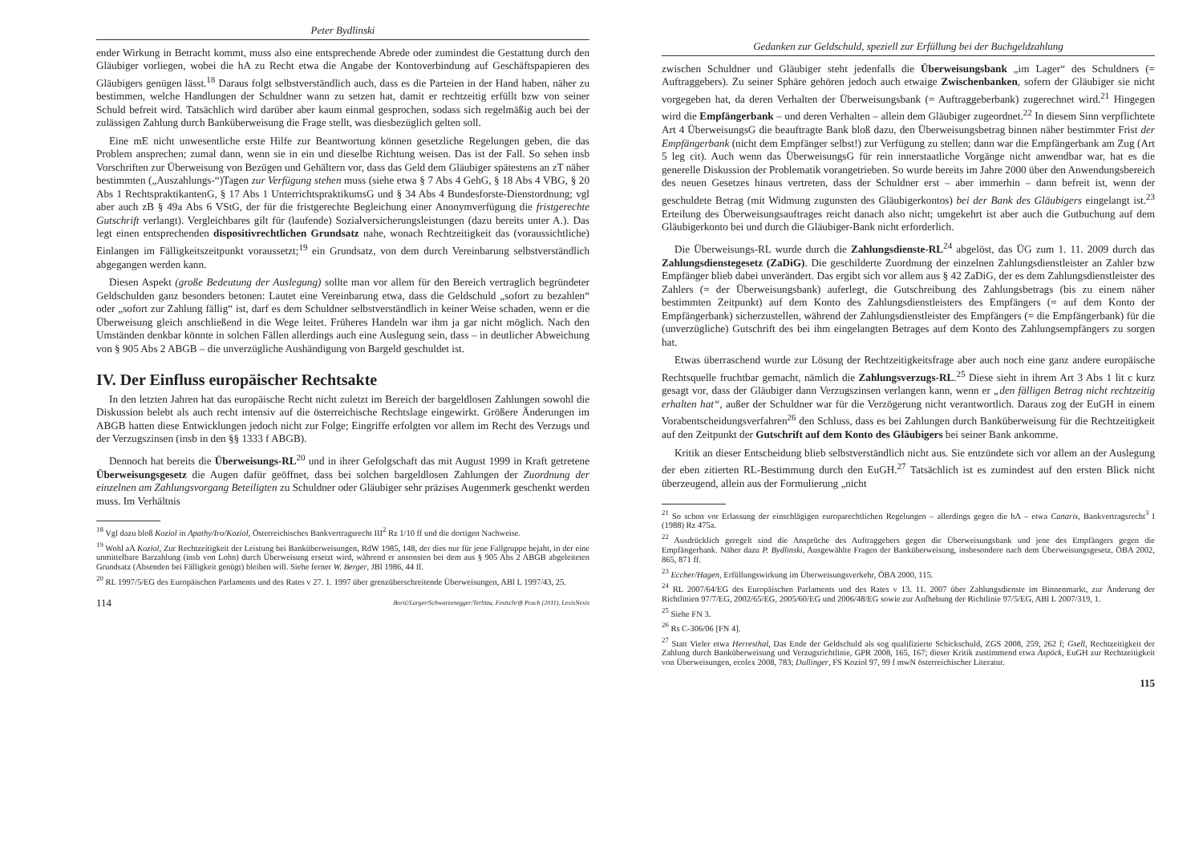Peter Bydlinski
ender Wirkung in Betracht kommt, muss also eine entsprechende Abrede oder zumindest die Gestattung durch den Gläubiger vorliegen, wobei die hA zu Recht etwa die Angabe der Kontoverbindung auf Geschäftspapieren des Gläubigers genügen lässt.<sup>18</sup> Daraus folgt selbstverständlich auch, dass es die Parteien in der Hand haben, näher zu bestimmen, welche Handlungen der Schuldner wann zu setzen hat, damit er rechtzeitig erfüllt bzw von seiner Schuld befreit wird. Tatsächlich wird darüber aber kaum einmal gesprochen, sodass sich regelmäßig auch bei der zulässigen Zahlung durch Banküberweisung die Frage stellt, was diesbezüglich gelten soll.
Eine mE nicht unwesentliche erste Hilfe zur Beantwortung können gesetzliche Regelungen geben, die das Problem ansprechen; zumal dann, wenn sie in ein und dieselbe Richtung weisen. Das ist der Fall. So sehen insb Vorschriften zur Überweisung von Bezügen und Gehältern vor, dass das Geld dem Gläubiger spätestens an zT näher bestimmten („Auszahlungs-“)Tagen zur Verfügung stehen muss (siehe etwa § 7 Abs 4 GehG, § 18 Abs 4 VBG, § 20 Abs 1 RechtspraktikantenG, § 17 Abs 1 UnterrichtspraktikumsG und § 34 Abs 4 Bundesforste-Dienstordnung; vgl aber auch zB § 49a Abs 6 VStG, der für die fristgerechte Begleichung einer Anonymverfügung die fristgerechte Gutschrift verlangt). Vergleichbares gilt für (laufende) Sozialversicherungsleistungen (dazu bereits unter A.). Das legt einen entsprechenden dispositivrechtlichen Grundsatz nahe, wonach Rechtzeitigkeit das (voraussichtliche) Einlangen im Fälligkeitszeitpunkt voraussetzt;<sup>19</sup> ein Grundsatz, von dem durch Vereinbarung selbstverständlich abgegangen werden kann.
Diesen Aspekt (große Bedeutung der Auslegung) sollte man vor allem für den Bereich vertraglich begründeter Geldschulden ganz besonders betonen: Lautet eine Vereinbarung etwa, dass die Geldschuld „sofort zu bezahlen“ oder „sofort zur Zahlung fällig“ ist, darf es dem Schuldner selbstverständlich in keiner Weise schaden, wenn er die Überweisung gleich anschließend in die Wege leitet. Früheres Handeln war ihm ja gar nicht möglich. Nach den Umständen denkbar könnte in solchen Fällen allerdings auch eine Auslegung sein, dass – in deutlicher Abweichung von § 905 Abs 2 ABGB – die unverzügliche Aushändigung von Bargeld geschuldet ist.
IV. Der Einfluss europäischer Rechtsakte
In den letzten Jahren hat das europäische Recht nicht zuletzt im Bereich der bargeldlosen Zahlungen sowohl die Diskussion belebt als auch recht intensiv auf die österreichische Rechtslage eingewirkt. Größere Änderungen im ABGB hatten diese Entwicklungen jedoch nicht zur Folge; Eingriffe erfolgten vor allem im Recht des Verzugs und der Verzugszinsen (insb in den §§ 1333 f ABGB).
Dennoch hat bereits die Überweisungs-RL<sup>20</sup> und in ihrer Gefolgschaft das mit August 1999 in Kraft getretene Überweisungsgesetz die Augen dafür geöffnet, dass bei solchen bargeldlosen Zahlungen der Zuordnung der einzelnen am Zahlungsvorgang Beteiligten zu Schuldner oder Gläubiger sehr präzises Augenmerk geschenkt werden muss. Im Verhältnis
<sup>18</sup> Vgl dazu bloß Koziol in Apathy/Iro/Koziol, Österreichisches Bankvertragsrecht III<sup>2</sup> Rz 1/10 ff und die dortigen Nachweise.
<sup>19</sup> Wohl aA Koziol, Zur Rechtzeitigkeit der Leistung bei Banküberweisungen, RdW 1985, 148, der dies nur für jene Fallgruppe bejaht, in der eine unmittelbare Barzahlung (insb von Lohn) durch Überweisung ersetzt wird, während er ansonsten bei dem aus § 905 Abs 2 ABGB abgeleiteten Grundsatz (Absenden bei Fälligkeit genügt) bleiben will. Siehe ferner W. Berger, JBl 1986, 44 ff.
<sup>20</sup> RL 1997/5/EG des Europäischen Parlaments und des Rates v 27. 1. 1997 über grenzüberschreitende Überweisungen, ABl L 1997/43, 25.
114 Borić/Lurger/Schwarzenegger/Terlitza, Festschrift Posch (2011), LexisNexis
Gedanken zur Geldschuld, speziell zur Erfüllung bei der Buchgeldzahlung
zwischen Schuldner und Gläubiger steht jedenfalls die Überweisungsbank „im Lager“ des Schuldners (= Auftraggebers). Zu seiner Sphäre gehören jedoch auch etwaige Zwischenbanken, sofern der Gläubiger sie nicht vorgegeben hat, da deren Verhalten der Überweisungsbank (= Auftraggeberbank) zugerechnet wird.<sup>21</sup> Hingegen wird die Empfängerbank – und deren Verhalten – allein dem Gläubiger zugeordnet.<sup>22</sup> In diesem Sinn verpflichtete Art 4 ÜberweisungsG die beauftragte Bank bloß dazu, den Überweisungsbetrag binnen näher bestimmter Frist der Empfängerbank (nicht dem Empfänger selbst!) zur Verfügung zu stellen; dann war die Empfängerbank am Zug (Art 5 leg cit). Auch wenn das ÜberweisungsG für rein innerstaatliche Vorgänge nicht anwendbar war, hat es die generelle Diskussion der Problematik vorangetrieben. So wurde bereits im Jahre 2000 über den Anwendungsbereich des neuen Gesetzes hinaus vertreten, dass der Schuldner erst – aber immerhin – dann befreit ist, wenn der geschuldete Betrag (mit Widmung zugunsten des Gläubigerkontos) bei der Bank des Gläubigers eingelangt ist.<sup>23</sup> Erteilung des Überweisungsauftrages reicht danach also nicht; umgekehrt ist aber auch die Gutbuchung auf dem Gläubigerkonto bei und durch die Gläubiger-Bank nicht erforderlich.
Die Überweisungs-RL wurde durch die Zahlungsdienste-RL<sup>24</sup> abgelöst, das ÜG zum 1. 11. 2009 durch das Zahlungsdienstegesetz (ZaDiG). Die geschilderte Zuordnung der einzelnen Zahlungsdienstleister an Zahler bzw Empfänger blieb dabei unverändert. Das ergibt sich vor allem aus § 42 ZaDiG, der es dem Zahlungsdienstleister des Zahlers (= der Überweisungsbank) auferlegt, die Gutschreibung des Zahlungsbetrags (bis zu einem näher bestimmten Zeitpunkt) auf dem Konto des Zahlungsdienstleisters des Empfängers (= auf dem Konto der Empfängerbank) sicherzustellen, während der Zahlungsdienstleister des Empfängers (= die Empfängerbank) für die (unverzügliche) Gutschrift des bei ihm eingelangten Betrages auf dem Konto des Zahlungsempfängers zu sorgen hat.
Etwas überraschend wurde zur Lösung der Rechtzeitigkeitsfrage aber auch noch eine ganz andere europäische Rechtsquelle fruchtbar gemacht, nämlich die Zahlungsverzugs-RL.<sup>25</sup> Diese sieht in ihrem Art 3 Abs 1 lit c kurz gesagt vor, dass der Gläubiger dann Verzugszinsen verlangen kann, wenn er „den fälligen Betrag nicht rechtzeitig erhalten hat“, außer der Schuldner war für die Verzögerung nicht verantwortlich. Daraus zog der EuGH in einem Vorabentscheidungsverfahren<sup>26</sup> den Schluss, dass es bei Zahlungen durch Banküberweisung für die Rechtzeitigkeit auf den Zeitpunkt der Gutschrift auf dem Konto des Gläubigers bei seiner Bank ankomme.
Kritik an dieser Entscheidung blieb selbstverständlich nicht aus. Sie entzündete sich vor allem an der Auslegung der eben zitierten RL-Bestimmung durch den EuGH.<sup>27</sup> Tatsächlich ist es zumindest auf den ersten Blick nicht überzeugend, allein aus der Formulierung „nicht
<sup>21</sup> So schon vor Erlassung der einschlägigen europarechtlichen Regelungen – allerdings gegen die hA – etwa Canaris, Bankvertragsrecht<sup>3</sup> I (1988) Rz 475a.
<sup>22</sup> Ausdrücklich geregelt sind die Ansprüche des Auftraggebers gegen die Überweisungsbank und jene des Empfängers gegen die Empfängerbank. Näher dazu P. Bydlinski, Ausgewählte Fragen der Banküberweisung, insbesondere nach dem Überweisungsgesetz, ÖBA 2002, 865, 871 ff.
<sup>23</sup> Eccher/Hagen, Erfüllungswirkung im Überweisungsverkehr, ÖBA 2000, 115.
<sup>24</sup> RL 2007/64/EG des Europäischen Parlaments und des Rates v 13. 11. 2007 über Zahlungsdienste im Binnenmarkt, zur Änderung der Richtlinien 97/7/EG, 2002/65/EG, 2005/60/EG und 2006/48/EG sowie zur Aufhebung der Richtlinie 97/5/EG, ABl L 2007/319, 1.
<sup>25</sup> Siehe FN 3.
<sup>26</sup> Rs C-306/06 [FN 4].
<sup>27</sup> Statt Vieler etwa Herresthal, Das Ende der Geldschuld als sog qualifizierte Schickschuld, ZGS 2008, 259, 262 f; Gsell, Rechtzeitigkeit der Zahlung durch Banküberweisung und Verzugsrichtlinie, GPR 2008, 165, 167; dieser Kritik zustimmend etwa Aspöck, EuGH zur Rechtzeitigkeit von Überweisungen, ecolex 2008, 783; Dullinger, FS Koziol 97, 99 f mwN österreichischer Literatur.
115